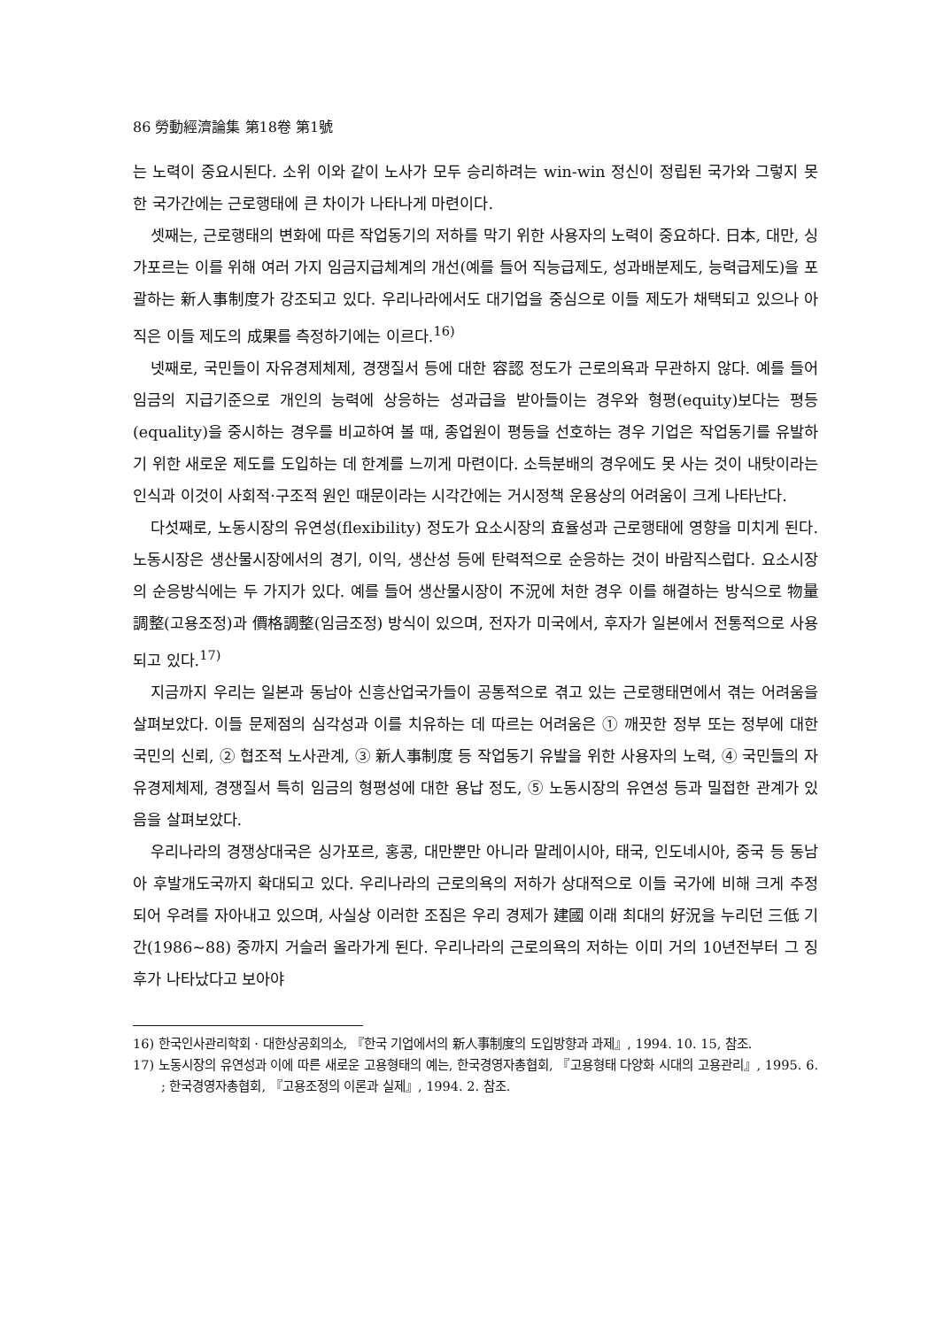86 勞動經濟論集 第18卷 第1號
는 노력이 중요시된다. 소위 이와 같이 노사가 모두 승리하려는 win-win 정신이 정립된 국가와 그렇지 못한 국가간에는 근로행태에 큰 차이가 나타나게 마련이다.
셋째는, 근로행태의 변화에 따른 작업동기의 저하를 막기 위한 사용자의 노력이 중요하다. 日本, 대만, 싱가포르는 이를 위해 여러 가지 임금지급체계의 개선(예를 들어 직능급제도, 성과배분제도, 능력급제도)을 포괄하는 新人事制度가 강조되고 있다. 우리나라에서도 대기업을 중심으로 이들 제도가 채택되고 있으나 아직은 이들 제도의 成果를 측정하기에는 이르다.<sup>16)</sup>
넷째로, 국민들이 자유경제체제, 경쟁질서 등에 대한 容認 정도가 근로의욕과 무관하지 않다. 예를 들어 임금의 지급기준으로 개인의 능력에 상응하는 성과급을 받아들이는 경우와 형평(equity)보다는 평등(equality)을 중시하는 경우를 비교하여 볼 때, 종업원이 평등을 선호하는 경우 기업은 작업동기를 유발하기 위한 새로운 제도를 도입하는 데 한계를 느끼게 마련이다. 소득분배의 경우에도 못 사는 것이 내탓이라는 인식과 이것이 사회적·구조적 원인 때문이라는 시각간에는 거시정책 운용상의 어려움이 크게 나타난다.
다섯째로, 노동시장의 유연성(flexibility) 정도가 요소시장의 효율성과 근로행태에 영향을 미치게 된다. 노동시장은 생산물시장에서의 경기, 이익, 생산성 등에 탄력적으로 순응하는 것이 바람직스럽다. 요소시장의 순응방식에는 두 가지가 있다. 예를 들어 생산물시장이 不況에 처한 경우 이를 해결하는 방식으로 物量調整(고용조정)과 價格調整(임금조정) 방식이 있으며, 전자가 미국에서, 후자가 일본에서 전통적으로 사용되고 있다.<sup>17)</sup>
지금까지 우리는 일본과 동남아 신흥산업국가들이 공통적으로 겪고 있는 근로행태면에서 겪는 어려움을 살펴보았다. 이들 문제점의 심각성과 이를 치유하는 데 따르는 어려움은 ① 깨끗한 정부 또는 정부에 대한 국민의 신뢰, ② 협조적 노사관계, ③ 新人事制度 등 작업동기 유발을 위한 사용자의 노력, ④ 국민들의 자유경제체제, 경쟁질서 특히 임금의 형평성에 대한 용납 정도, ⑤ 노동시장의 유연성 등과 밀접한 관계가 있음을 살펴보았다.
우리나라의 경쟁상대국은 싱가포르, 홍콩, 대만뿐만 아니라 말레이시아, 태국, 인도네시아, 중국 등 동남아 후발개도국까지 확대되고 있다. 우리나라의 근로의욕의 저하가 상대적으로 이들 국가에 비해 크게 추정되어 우려를 자아내고 있으며, 사실상 이러한 조짐은 우리 경제가 建國 이래 최대의 好況을 누리던 三低 기간(1986~88) 중까지 거슬러 올라가게 된다. 우리나라의 근로의욕의 저하는 이미 거의 10년전부터 그 징후가 나타났다고 보아야
16) 한국인사관리학회 · 대한상공회의소, 『한국 기업에서의 新人事制度의 도입방향과 과제』, 1994. 10. 15, 참조.
17) 노동시장의 유연성과 이에 따른 새로운 고용형태의 예는, 한국경영자총협회, 『고용형태 다양화 시대의 고용관리』, 1995. 6. ; 한국경영자총협회, 『고용조정의 이론과 실제』, 1994. 2. 참조.